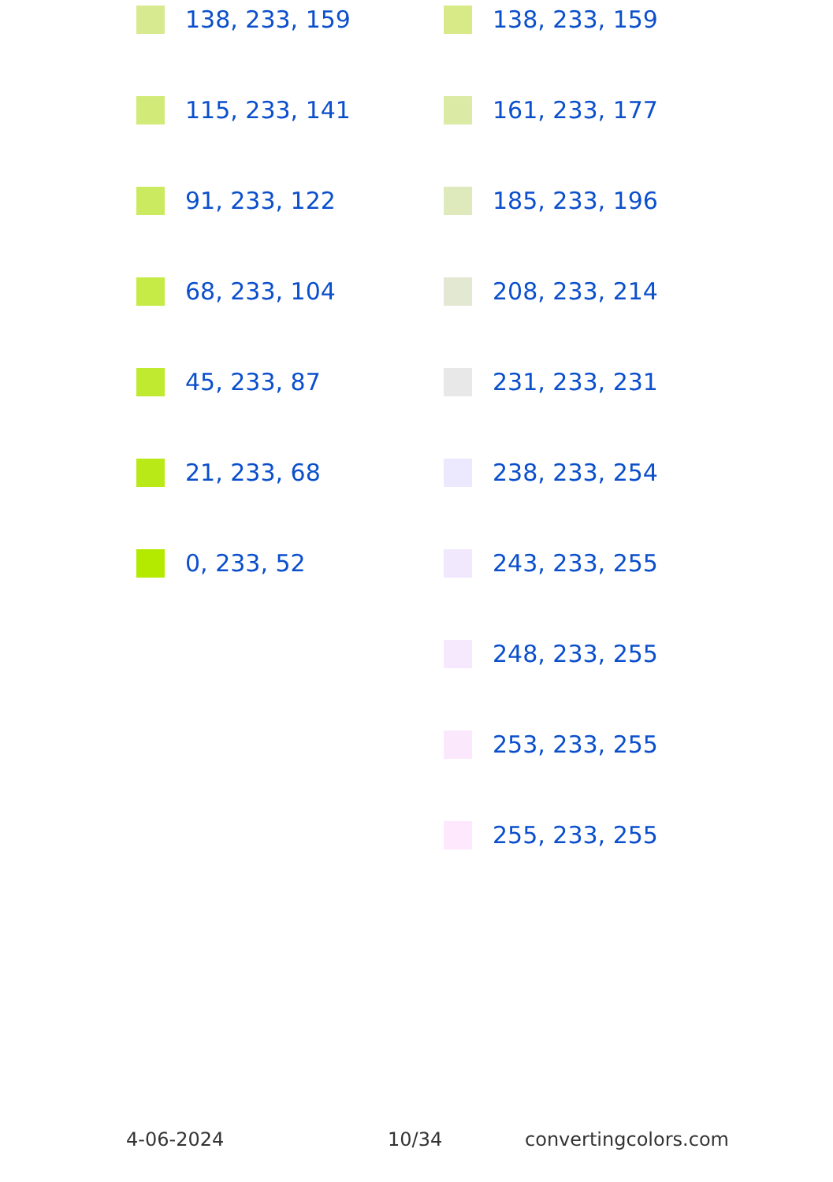138, 233, 159
115, 233, 141
91, 233, 122
68, 233, 104
45, 233, 87
21, 233, 68
0, 233, 52
138, 233, 159
161, 233, 177
185, 233, 196
208, 233, 214
231, 233, 231
238, 233, 254
243, 233, 255
248, 233, 255
253, 233, 255
255, 233, 255
4-06-2024 10/34 convertingcolors.com